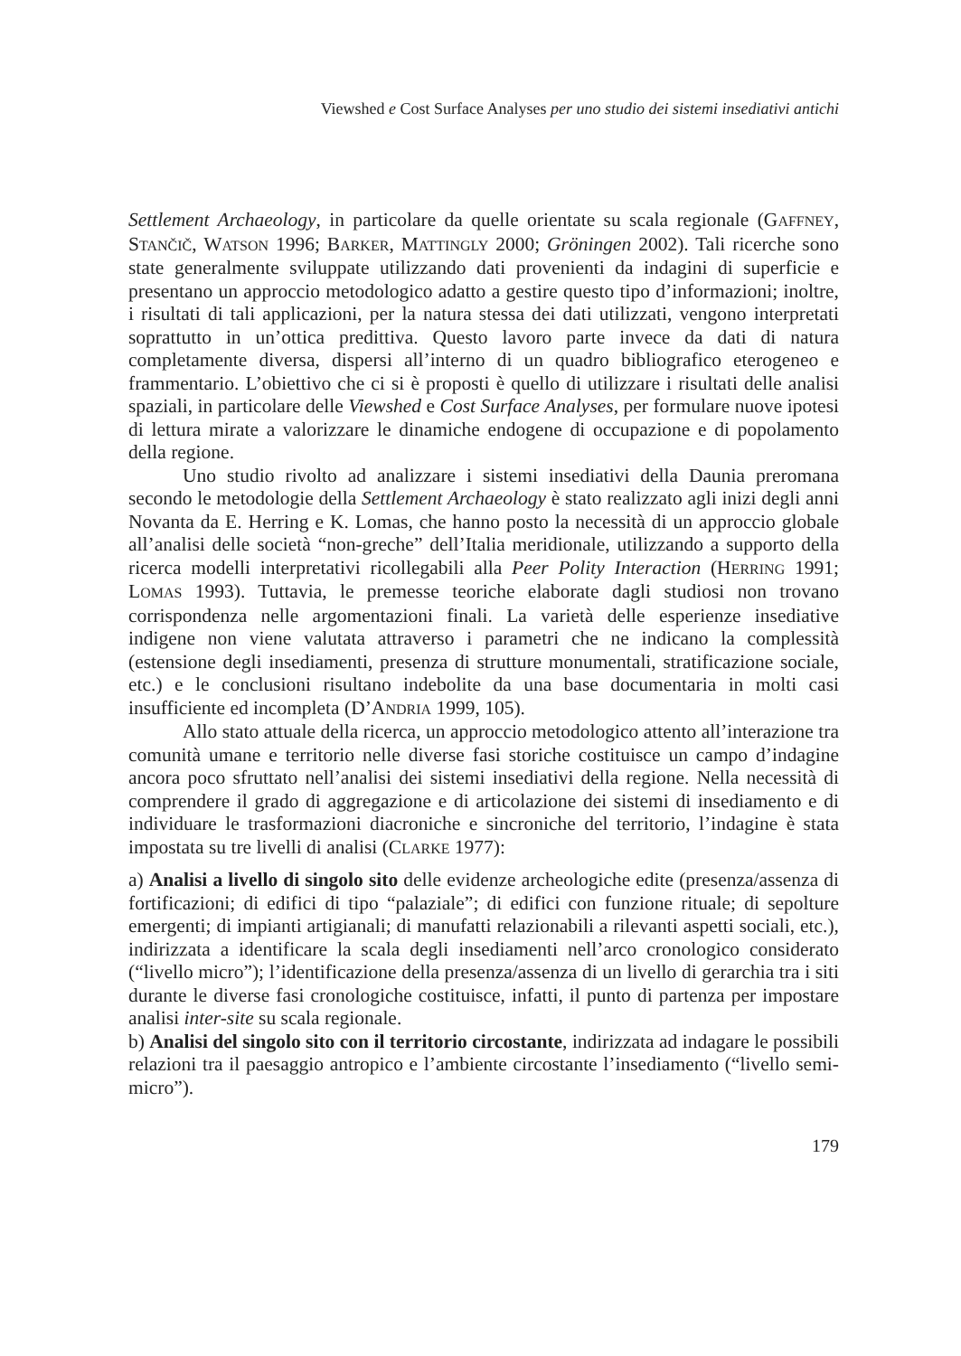Viewshed e Cost Surface Analyses per uno studio dei sistemi insediativi antichi
Settlement Archaeology, in particolare da quelle orientate su scala regionale (GAFFNEY, STANČIČ, WATSON 1996; BARKER, MATTINGLY 2000; Gröningen 2002). Tali ricerche sono state generalmente sviluppate utilizzando dati provenienti da indagini di superficie e presentano un approccio metodologico adatto a gestire questo tipo d’informazioni; inoltre, i risultati di tali applicazioni, per la natura stessa dei dati utilizzati, vengono interpretati soprattutto in un’ottica predittiva. Questo lavoro parte invece da dati di natura completamente diversa, dispersi all’interno di un quadro bibliografico eterogeneo e frammentario. L’obiettivo che ci si è proposti è quello di utilizzare i risultati delle analisi spaziali, in particolare delle Viewshed e Cost Surface Analyses, per formulare nuove ipotesi di lettura mirate a valorizzare le dinamiche endogene di occupazione e di popolamento della regione.
Uno studio rivolto ad analizzare i sistemi insediativi della Daunia preromana secondo le metodologie della Settlement Archaeology è stato realizzato agli inizi degli anni Novanta da E. Herring e K. Lomas, che hanno posto la necessità di un approccio globale all’analisi delle società “non-greche” dell’Italia meridionale, utilizzando a supporto della ricerca modelli interpretativi ricollegabili alla Peer Polity Interaction (HERRING 1991; LOMAS 1993). Tuttavia, le premesse teoriche elaborate dagli studiosi non trovano corrispondenza nelle argomentazioni finali. La varietà delle esperienze insediative indigene non viene valutata attraverso i parametri che ne indicano la complessità (estensione degli insediamenti, presenza di strutture monumentali, stratificazione sociale, etc.) e le conclusioni risultano indebolite da una base documentaria in molti casi insufficiente ed incompleta (D’ANDRIA 1999, 105).
Allo stato attuale della ricerca, un approccio metodologico attento all’interazione tra comunità umane e territorio nelle diverse fasi storiche costituisce un campo d’indagine ancora poco sfruttato nell’analisi dei sistemi insediativi della regione. Nella necessità di comprendere il grado di aggregazione e di articolazione dei sistemi di insediamento e di individuare le trasformazioni diacroniche e sincroniche del territorio, l’indagine è stata impostata su tre livelli di analisi (CLARKE 1977):
a) Analisi a livello di singolo sito delle evidenze archeologiche edite (presenza/assenza di fortificazioni; di edifici di tipo “palaziale”; di edifici con funzione rituale; di sepolture emergenti; di impianti artigianali; di manufatti relazionabili a rilevanti aspetti sociali, etc.), indirizzata a identificare la scala degli insediamenti nell’arco cronologico considerato (“livello micro”); l’identificazione della presenza/assenza di un livello di gerarchia tra i siti durante le diverse fasi cronologiche costituisce, infatti, il punto di partenza per impostare analisi inter-site su scala regionale.
b) Analisi del singolo sito con il territorio circostante, indirizzata ad indagare le possibili relazioni tra il paesaggio antropico e l’ambiente circostante l’insediamento (“livello semi-micro”).
179